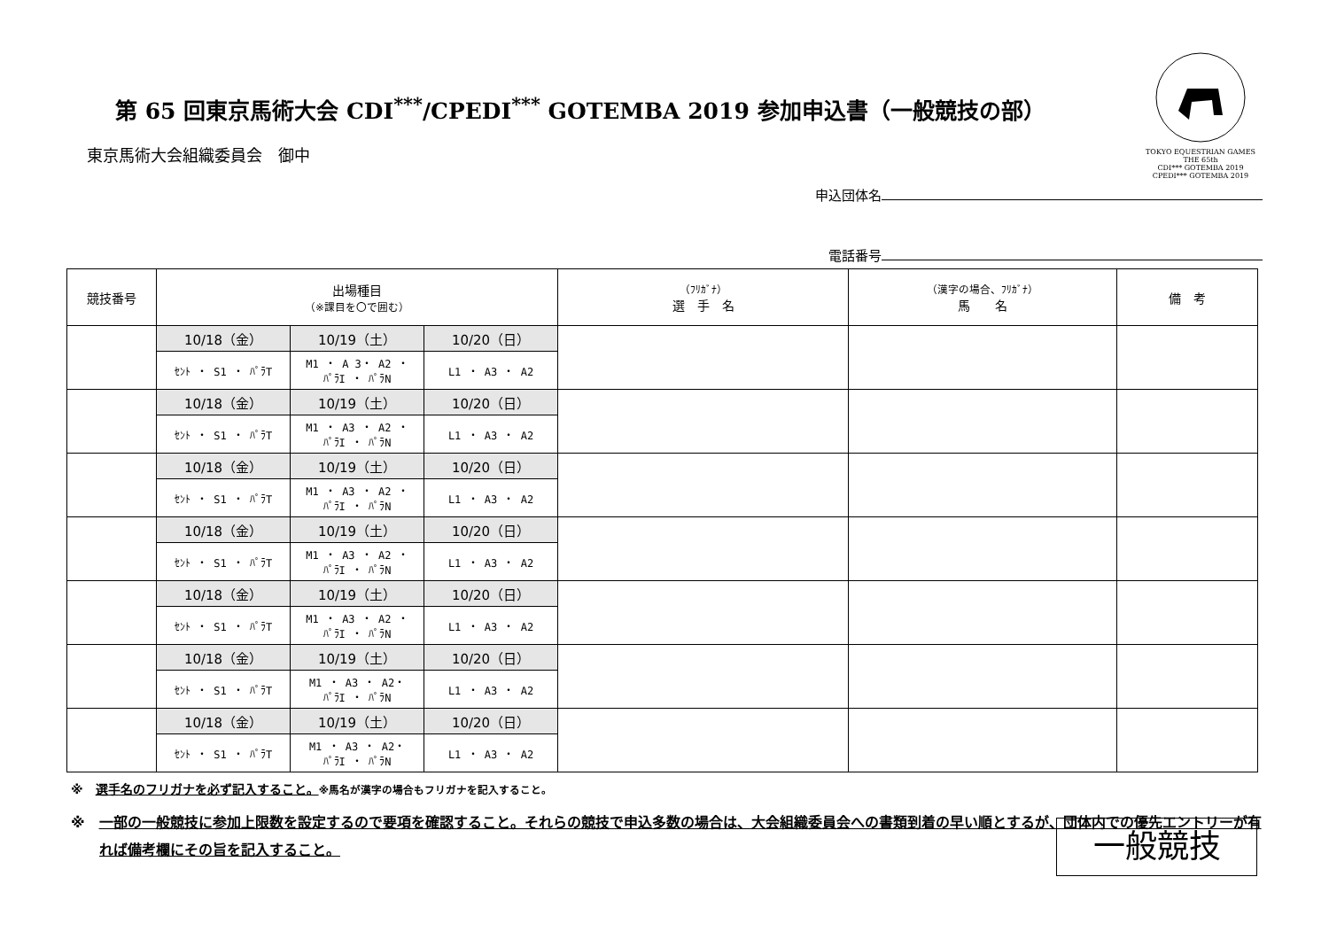TOKYO EQUESTRIAN GAMES THE 65th
CDI*** GOTEMBA 2019
CPEDI*** GOTEMBA 2019
第 65 回東京馬術大会 CDI<sup>***</sup>/CPEDI<sup>***</sup> GOTEMBA 2019 参加申込書（一般競技の部）
東京馬術大会組織委員会　御中
申込団体名
電話番号
| 競技番号 | 出場種目 （※課目を〇で囲む） | | | （ﾌﾘｶﾞﾅ） 選 手 名 | （漢字の場合、ﾌﾘｶﾞﾅ） 馬 名 | 備 考 |
| --- | --- | --- | --- | --- | --- | --- |
| | 10/18（金） | 10/19（土） | 10/20（日） | | | |
| | ｾﾝﾄ ・ S1 ・ ﾊﾟﾗT | M1 ・ A 3・ A2 ・ ﾊﾟﾗI ・ ﾊﾟﾗN | L1 ・ A3 ・ A2 | | | |
| | 10/18（金） | 10/19（土） | 10/20（日） | | | |
| | ｾﾝﾄ ・ S1 ・ ﾊﾟﾗT | M1 ・ A3 ・ A2 ・ ﾊﾟﾗI ・ ﾊﾟﾗN | L1 ・ A3 ・ A2 | | | |
| | 10/18（金） | 10/19（土） | 10/20（日） | | | |
| | ｾﾝﾄ ・ S1 ・ ﾊﾟﾗT | M1 ・ A3 ・ A2 ・ ﾊﾟﾗI ・ ﾊﾟﾗN | L1 ・ A3 ・ A2 | | | |
| | 10/18（金） | 10/19（土） | 10/20（日） | | | |
| | ｾﾝﾄ ・ S1 ・ ﾊﾟﾗT | M1 ・ A3 ・ A2 ・ ﾊﾟﾗI ・ ﾊﾟﾗN | L1 ・ A3 ・ A2 | | | |
| | 10/18（金） | 10/19（土） | 10/20（日） | | | |
| | ｾﾝﾄ ・ S1 ・ ﾊﾟﾗT | M1 ・ A3 ・ A2 ・ ﾊﾟﾗI ・ ﾊﾟﾗN | L1 ・ A3 ・ A2 | | | |
| | 10/18（金） | 10/19（土） | 10/20（日） | | | |
| | ｾﾝﾄ ・ S1 ・ ﾊﾟﾗT | M1 ・ A3 ・ A2・ ﾊﾟﾗI ・ ﾊﾟﾗN | L1 ・ A3 ・ A2 | | | |
| | 10/18（金） | 10/19（土） | 10/20（日） | | | |
| | ｾﾝﾄ ・ S1 ・ ﾊﾟﾗT | M1 ・ A3 ・ A2・ ﾊﾟﾗI ・ ﾊﾟﾗN | L1 ・ A3 ・ A2 | | | |
※　選手名のフリガナを必ず記入すること。※馬名が漢字の場合もフリガナを記入すること。
※　一部の一般競技に参加上限数を設定するので要項を確認すること。それらの競技で申込多数の場合は、大会組織委員会への書類到着の早い順とするが、団体内での優先エントリーが有れば備考欄にその旨を記入すること。
一般競技